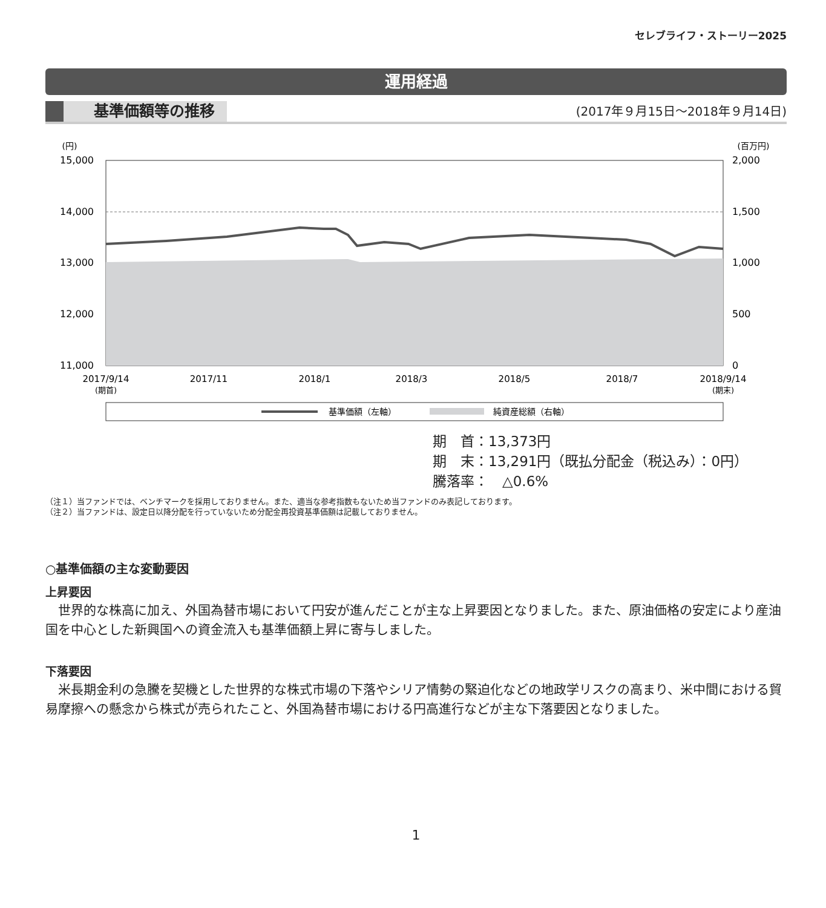セレブライフ・ストーリー2025
運用経過
基準価額等の推移
(2017年９月15日～2018年９月14日)
(円)
(百万円)
15,000
14,000
13,000
12,000
11,000
2,000
1,500
1,000
500
0
2017/9/14
(期首)
2017/11
2018/1
2018/3
2018/5
2018/7
2018/9/14
(期末)
基準価額（左軸）
純資産総額（右軸）
期　首：13,373円
期　末：13,291円（既払分配金（税込み）：0円）
騰落率：　△0.6%
（注１）当ファンドでは、ベンチマークを採用しておりません。また、適当な参考指数もないため当ファンドのみ表記しております。
（注２）当ファンドは、設定日以降分配を行っていないため分配金再投資基準価額は記載しておりません。
○基準価額の主な変動要因
上昇要因
世界的な株高に加え、外国為替市場において円安が進んだことが主な上昇要因となりました。また、原油価格の安定により産油国を中心とした新興国への資金流入も基準価額上昇に寄与しました。
下落要因
米長期金利の急騰を契機とした世界的な株式市場の下落やシリア情勢の緊迫化などの地政学リスクの高まり、米中間における貿易摩擦への懸念から株式が売られたこと、外国為替市場における円高進行などが主な下落要因となりました。
1